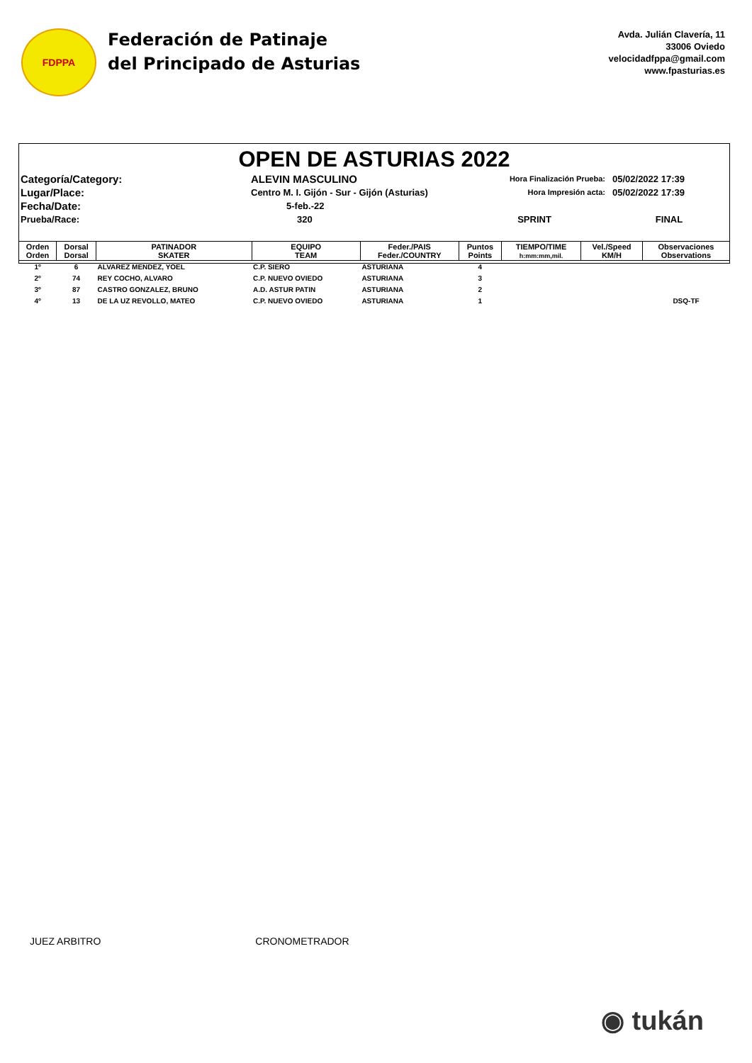FDPPA
Federación de Patinaje
del Principado de Asturias
Avda. Julián Clavería, 11
33006 Oviedo
velocidadfppa@gmail.com
www.fpasturias.es
OPEN DE ASTURIAS 2022
Categoría/Category:
ALEVIN MASCULINO
Hora Finalización Prueba:
05/02/2022 17:39
Lugar/Place:
Centro M. I. Gijón - Sur - Gijón (Asturias)
Hora Impresión acta:
05/02/2022 17:39
Fecha/Date:
5-feb.-22
Prueba/Race:
320
SPRINT
FINAL
| Orden Orden | Dorsal Dorsal | PATINADOR SKATER | EQUIPO TEAM | Feder./PAIS Feder./COUNTRY | Puntos Points | TIEMPO/TIME h:mm:mm,mil. | Vel./Speed KM/H | Observaciones Observations |
| --- | --- | --- | --- | --- | --- | --- | --- | --- |
| 1º | 6 | ALVAREZ MENDEZ, YOEL | C.P. SIERO | ASTURIANA | 4 | | | |
| 2º | 74 | REY COCHO, ALVARO | C.P. NUEVO OVIEDO | ASTURIANA | 3 | | | |
| 3º | 87 | CASTRO GONZALEZ, BRUNO | A.D. ASTUR PATIN | ASTURIANA | 2 | | | |
| 4º | 13 | DE LA UZ REVOLLO, MATEO | C.P. NUEVO OVIEDO | ASTURIANA | 1 | | | DSQ-TF |
JUEZ ARBITRO CRONOMETRADOR
◉ tukán